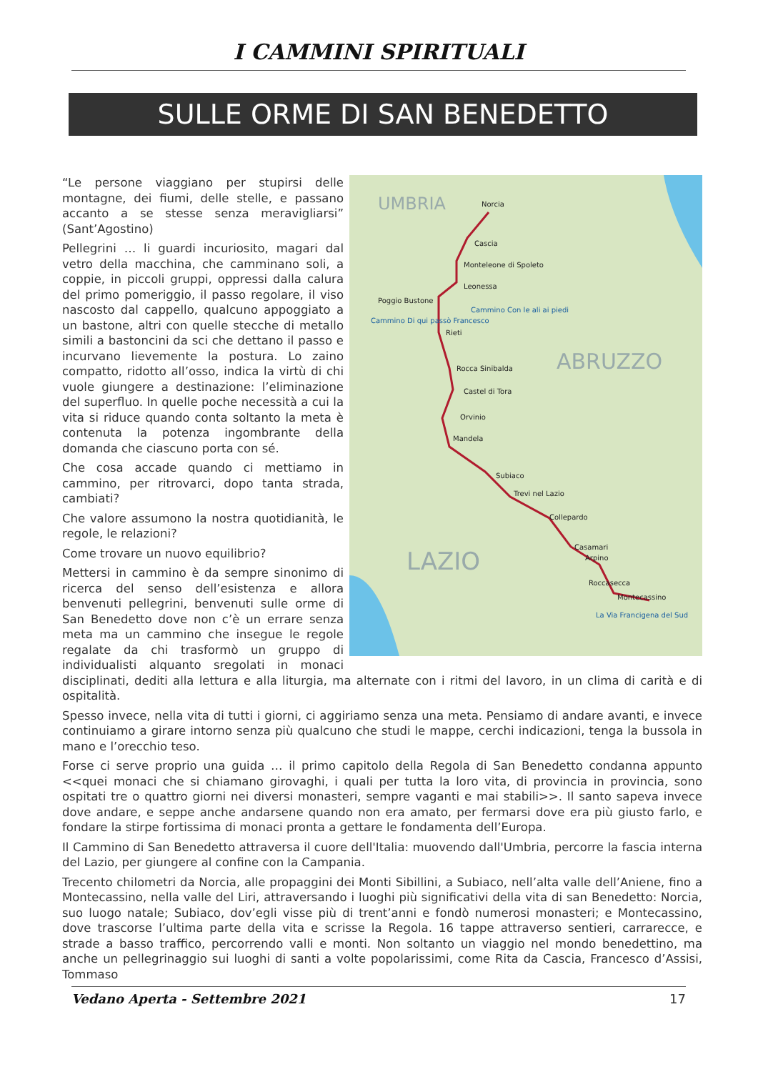I CAMMINI SPIRITUALI
SULLE ORME DI SAN BENEDETTO
Norcia
Cascia
Monteleone di Spoleto
Leonessa
Poggio Bustone
Cammino Con le ali ai piedi
Cammino Di qui passò Francesco
Rieti
Rocca Sinibalda
Castel di Tora
Orvinio
Mandela
Subiaco
Trevi nel Lazio
Collepardo
Casamari
Arpino
Roccasecca
Montecassino
La Via Francigena del Sud
UMBRIA
ABRUZZO
LAZIO
“Le persone viaggiano per stupirsi delle montagne, dei fiumi, delle stelle, e passano accanto a se stesse senza meravigliarsi” (Sant’Agostino)
Pellegrini … li guardi incuriosito, magari dal vetro della macchina, che camminano soli, a coppie, in piccoli gruppi, oppressi dalla calura del primo pomeriggio, il passo regolare, il viso nascosto dal cappello, qualcuno appoggiato a un bastone, altri con quelle stecche di metallo simili a bastoncini da sci che dettano il passo e incurvano lievemente la postura. Lo zaino compatto, ridotto all’osso, indica la virtù di chi vuole giungere a destinazione: l’eliminazione del superfluo. In quelle poche necessità a cui la vita si riduce quando conta soltanto la meta è contenuta la potenza ingombrante della domanda che ciascuno porta con sé.
Che cosa accade quando ci mettiamo in cammino, per ritrovarci, dopo tanta strada, cambiati?
Che valore assumono la nostra quotidianità, le regole, le relazioni?
Come trovare un nuovo equilibrio?
Mettersi in cammino è da sempre sinonimo di ricerca del senso dell’esistenza e allora benvenuti pellegrini, benvenuti sulle orme di San Benedetto dove non c’è un errare senza meta ma un cammino che insegue le regole regalate da chi trasformò un gruppo di individualisti alquanto sregolati in monaci disciplinati, dediti alla lettura e alla liturgia, ma alternate con i ritmi del lavoro, in un clima di carità e di ospitalità.
Spesso invece, nella vita di tutti i giorni, ci aggiriamo senza una meta. Pensiamo di andare avanti, e invece continuiamo a girare intorno senza più qualcuno che studi le mappe, cerchi indicazioni, tenga la bussola in mano e l’orecchio teso.
Forse ci serve proprio una guida … il primo capitolo della Regola di San Benedetto condanna appunto <<quei monaci che si chiamano girovaghi, i quali per tutta la loro vita, di provincia in provincia, sono ospitati tre o quattro giorni nei diversi monasteri, sempre vaganti e mai stabili>>. Il santo sapeva invece dove andare, e seppe anche andarsene quando non era amato, per fermarsi dove era più giusto farlo, e fondare la stirpe fortissima di monaci pronta a gettare le fondamenta dell’Europa.
Il Cammino di San Benedetto attraversa il cuore dell'Italia: muovendo dall'Umbria, percorre la fascia interna del Lazio, per giungere al confine con la Campania.
Trecento chilometri da Norcia, alle propaggini dei Monti Sibillini, a Subiaco, nell’alta valle dell’Aniene, fino a Montecassino, nella valle del Liri, attraversando i luoghi più significativi della vita di san Benedetto: Norcia, suo luogo natale; Subiaco, dov’egli visse più di trent’anni e fondò numerosi monasteri; e Montecassino, dove trascorse l’ultima parte della vita e scrisse la Regola. 16 tappe attraverso sentieri, carrarecce, e strade a basso traffico, percorrendo valli e monti. Non soltanto un viaggio nel mondo benedettino, ma anche un pellegrinaggio sui luoghi di santi a volte popolarissimi, come Rita da Cascia, Francesco d’Assisi, Tommaso
Vedano Aperta - Settembre 2021 17